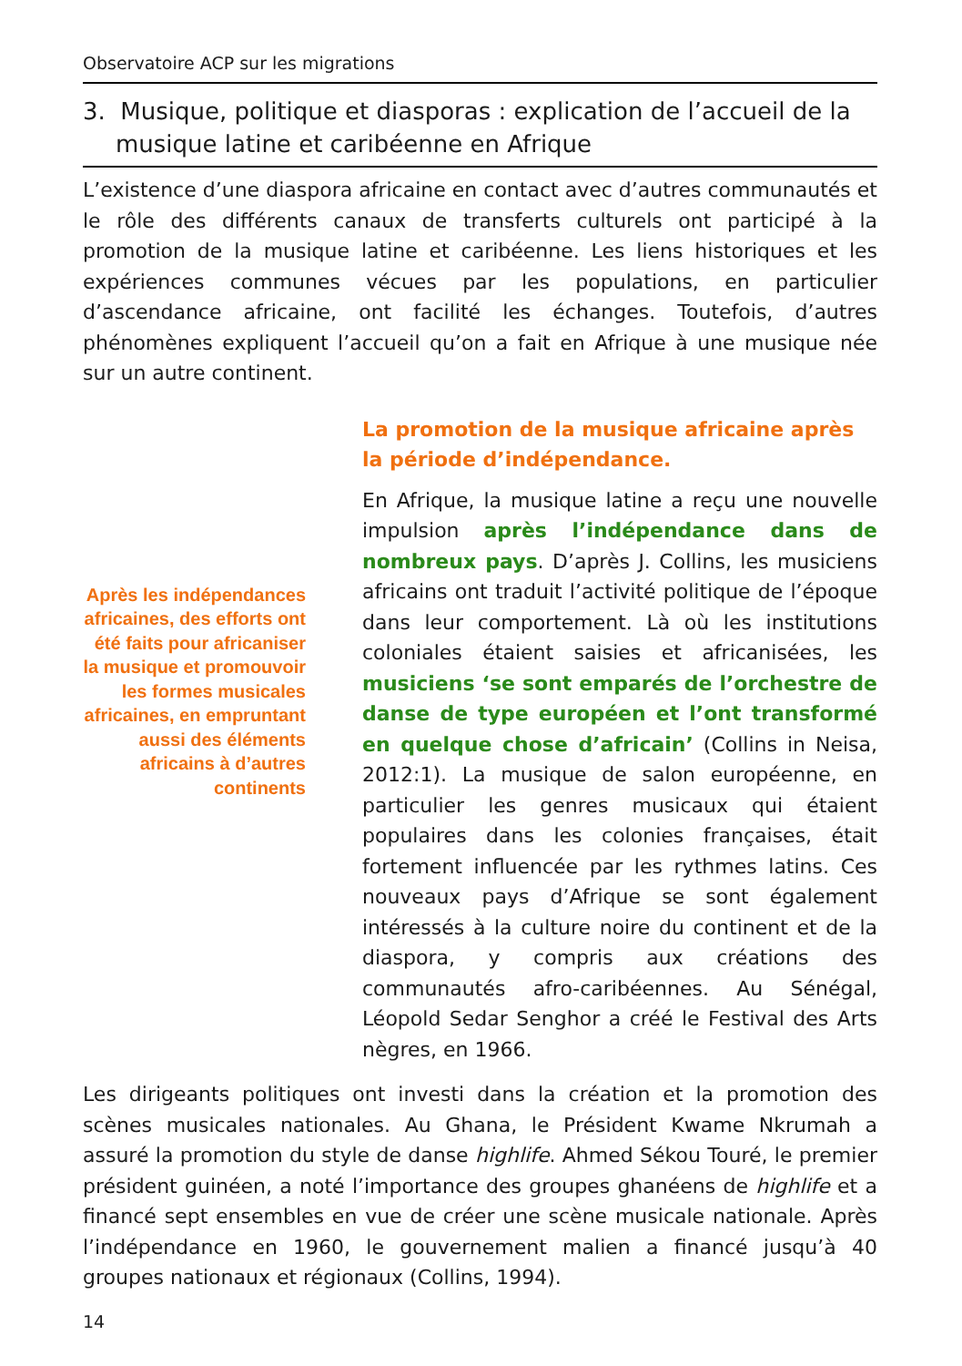Observatoire ACP sur les migrations
3. Musique, politique et diasporas : explication de l’accueil de la musique latine et caribéenne en Afrique
L’existence d’une diaspora africaine en contact avec d’autres communautés et le rôle des différents canaux de transferts culturels ont participé à la promotion de la musique latine et caribéenne. Les liens historiques et les expériences communes vécues par les populations, en particulier d’ascendance africaine, ont facilité les échanges. Toutefois, d’autres phénomènes expliquent l’accueil qu’on a fait en Afrique à une musique née sur un autre continent.
Après les indépendances africaines, des efforts ont été faits pour africaniser la musique et promouvoir les formes musicales africaines, en empruntant aussi des éléments africains à d’autres continents
La promotion de la musique africaine après la période d’indépendance.
En Afrique, la musique latine a reçu une nouvelle impulsion après l’indépendance dans de nombreux pays. D’après J. Collins, les musiciens africains ont traduit l’activité politique de l’époque dans leur comportement. Là où les institutions coloniales étaient saisies et africanisées, les musiciens ‘se sont emparés de l’orchestre de danse de type européen et l’ont transformé en quelque chose d’africain’ (Collins in Neisa, 2012:1). La musique de salon européenne, en particulier les genres musicaux qui étaient populaires dans les colonies françaises, était fortement influencée par les rythmes latins. Ces nouveaux pays d’Afrique se sont également intéressés à la culture noire du continent et de la diaspora, y compris aux créations des communautés afro-caribéennes. Au Sénégal, Léopold Sedar Senghor a créé le Festival des Arts nègres, en 1966.
Les dirigeants politiques ont investi dans la création et la promotion des scènes musicales nationales. Au Ghana, le Président Kwame Nkrumah a assuré la promotion du style de danse highlife. Ahmed Sékou Touré, le premier président guinéen, a noté l’importance des groupes ghanéens de highlife et a financé sept ensembles en vue de créer une scène musicale nationale. Après l’indépendance en 1960, le gouvernement malien a financé jusqu’à 40 groupes nationaux et régionaux (Collins, 1994).
14